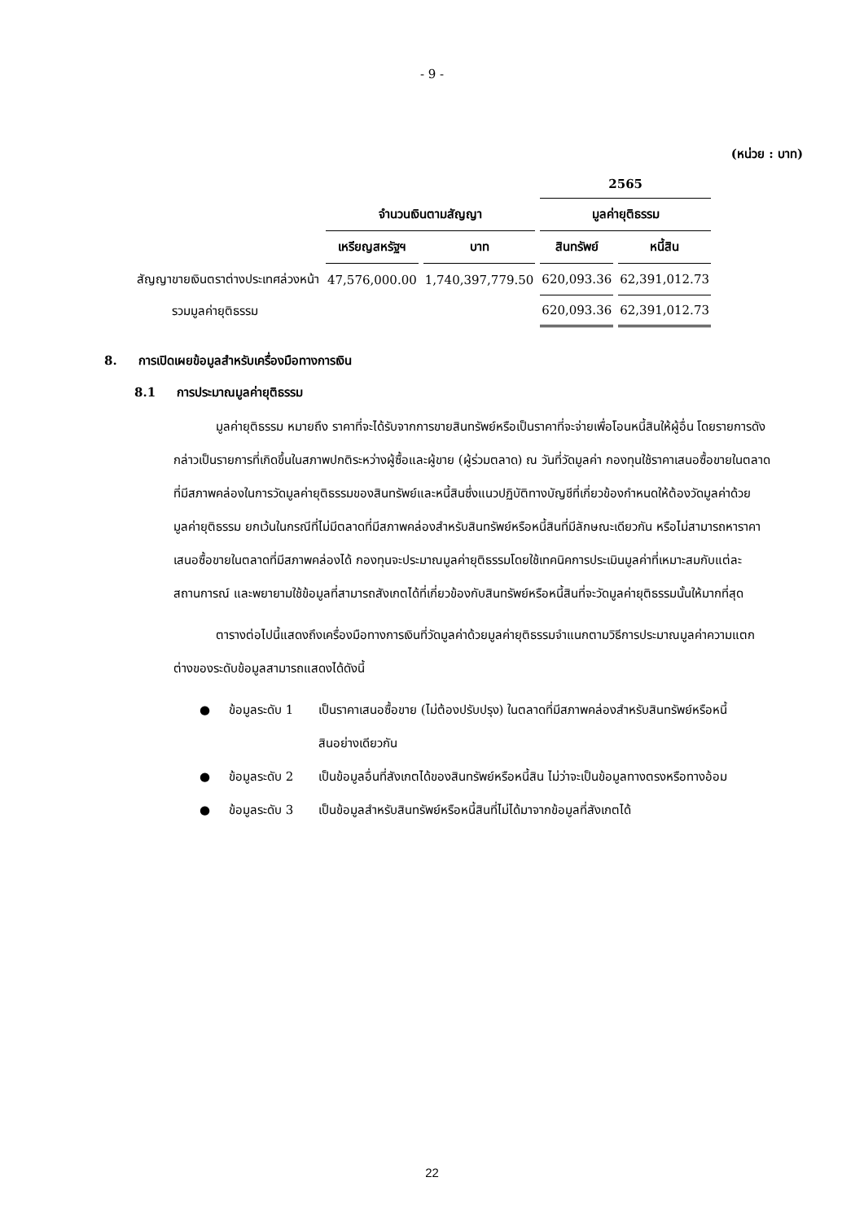- 9 -
(หน่วย : บาท)
| | | | 2565 | |
| --- | --- | --- | --- | --- |
| | จำนวนเงินตามสัญญา | | มูลค่ายุติธรรม | |
| | เหรียญสหรัฐฯ | บาท | สินทรัพย์ | หนี้สิน |
| สัญญาขายเงินตราต่างประเทศล่วงหน้า | 47,576,000.00 | 1,740,397,779.50 | 620,093.36 | 62,391,012.73 |
| รวมมูลค่ายุติธรรม | | | 620,093.36 | 62,391,012.73 |
8. การเปิดเผยข้อมูลสำหรับเครื่องมือทางการเงิน
8.1 การประมาณมูลค่ายุติธรรม
มูลค่ายุติธรรม หมายถึง ราคาที่จะได้รับจากการขายสินทรัพย์หรือเป็นราคาที่จะจ่ายเพื่อโอนหนี้สินให้ผู้อื่น โดยรายการดังกล่าวเป็นรายการที่เกิดขึ้นในสภาพปกติระหว่างผู้ซื้อและผู้ขาย (ผู้ร่วมตลาด) ณ วันที่วัดมูลค่า กองทุนใช้ราคาเสนอซื้อขายในตลาดที่มีสภาพคล่องในการวัดมูลค่ายุติธรรมของสินทรัพย์และหนี้สินซึ่งแนวปฏิบัติทางบัญชีที่เกี่ยวข้องกำหนดให้ต้องวัดมูลค่าด้วยมูลค่ายุติธรรม ยกเว้นในกรณีที่ไม่มีตลาดที่มีสภาพคล่องสำหรับสินทรัพย์หรือหนี้สินที่มีลักษณะเดียวกัน หรือไม่สามารถหาราคาเสนอซื้อขายในตลาดที่มีสภาพคล่องได้ กองทุนจะประมาณมูลค่ายุติธรรมโดยใช้เทคนิคการประเมินมูลค่าที่เหมาะสมกับแต่ละสถานการณ์ และพยายามใช้ข้อมูลที่สามารถสังเกตได้ที่เกี่ยวข้องกับสินทรัพย์หรือหนี้สินที่จะวัดมูลค่ายุติธรรมนั้นให้มากที่สุด
ตารางต่อไปนี้แสดงถึงเครื่องมือทางการเงินที่วัดมูลค่าด้วยมูลค่ายุติธรรมจำแนกตามวิธีการประมาณมูลค่าความแตกต่างของระดับข้อมูลสามารถแสดงได้ดังนี้
● ข้อมูลระดับ 1 เป็นราคาเสนอซื้อขาย (ไม่ต้องปรับปรุง) ในตลาดที่มีสภาพคล่องสำหรับสินทรัพย์หรือหนี้สินอย่างเดียวกัน
● ข้อมูลระดับ 2 เป็นข้อมูลอื่นที่สังเกตได้ของสินทรัพย์หรือหนี้สิน ไม่ว่าจะเป็นข้อมูลทางตรงหรือทางอ้อม
● ข้อมูลระดับ 3 เป็นข้อมูลสำหรับสินทรัพย์หรือหนี้สินที่ไม่ได้มาจากข้อมูลที่สังเกตได้
22